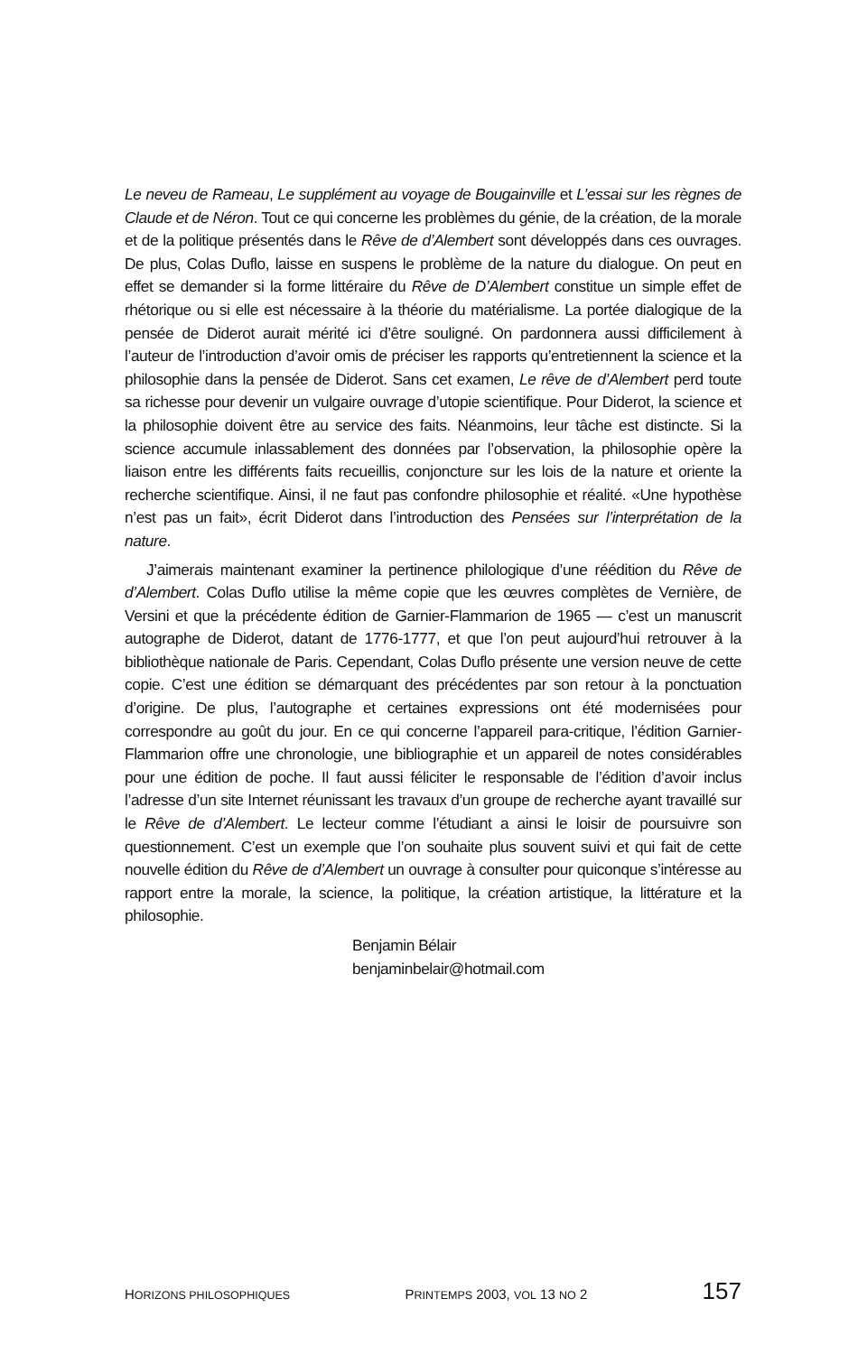Le neveu de Rameau, Le supplément au voyage de Bougainville et L’essai sur les règnes de Claude et de Néron. Tout ce qui concerne les problèmes du génie, de la création, de la morale et de la politique présentés dans le Rêve de d’Alembert sont développés dans ces ouvrages. De plus, Colas Duflo, laisse en suspens le problème de la nature du dialogue. On peut en effet se demander si la forme littéraire du Rêve de D’Alembert constitue un simple effet de rhétorique ou si elle est nécessaire à la théorie du matérialisme. La portée dialogique de la pensée de Diderot aurait mérité ici d’être souligné. On pardonnera aussi difficilement à l’auteur de l’introduction d’avoir omis de préciser les rapports qu’entretiennent la science et la philosophie dans la pensée de Diderot. Sans cet examen, Le rêve de d’Alembert perd toute sa richesse pour devenir un vulgaire ouvrage d’utopie scientifique. Pour Diderot, la science et la philosophie doivent être au service des faits. Néanmoins, leur tâche est distincte. Si la science accumule inlassablement des données par l’observation, la philosophie opère la liaison entre les différents faits recueillis, conjoncture sur les lois de la nature et oriente la recherche scientifique. Ainsi, il ne faut pas confondre philosophie et réalité. «Une hypothèse n’est pas un fait», écrit Diderot dans l’introduction des Pensées sur l’interprétation de la nature.
J’aimerais maintenant examiner la pertinence philologique d’une réédition du Rêve de d’Alembert. Colas Duflo utilise la même copie que les œuvres complètes de Vernière, de Versini et que la précédente édition de Garnier-Flammarion de 1965 — c’est un manuscrit autographe de Diderot, datant de 1776-1777, et que l’on peut aujourd’hui retrouver à la bibliothèque nationale de Paris. Cependant, Colas Duflo présente une version neuve de cette copie. C’est une édition se démarquant des précédentes par son retour à la ponctuation d’origine. De plus, l’autographe et certaines expressions ont été modernisées pour correspondre au goût du jour. En ce qui concerne l’appareil para-critique, l’édition Garnier-Flammarion offre une chronologie, une bibliographie et un appareil de notes considérables pour une édition de poche. Il faut aussi féliciter le responsable de l’édition d’avoir inclus l’adresse d’un site Internet réunissant les travaux d’un groupe de recherche ayant travaillé sur le Rêve de d’Alembert. Le lecteur comme l’étudiant a ainsi le loisir de poursuivre son questionnement. C’est un exemple que l’on souhaite plus souvent suivi et qui fait de cette nouvelle édition du Rêve de d’Alembert un ouvrage à consulter pour quiconque s’intéresse au rapport entre la morale, la science, la politique, la création artistique, la littérature et la philosophie.
Benjamin Bélair
benjaminbelair@hotmail.com
HORIZONS PHILOSOPHIQUES PRINTEMPS 2003, VOL 13 NO 2 157